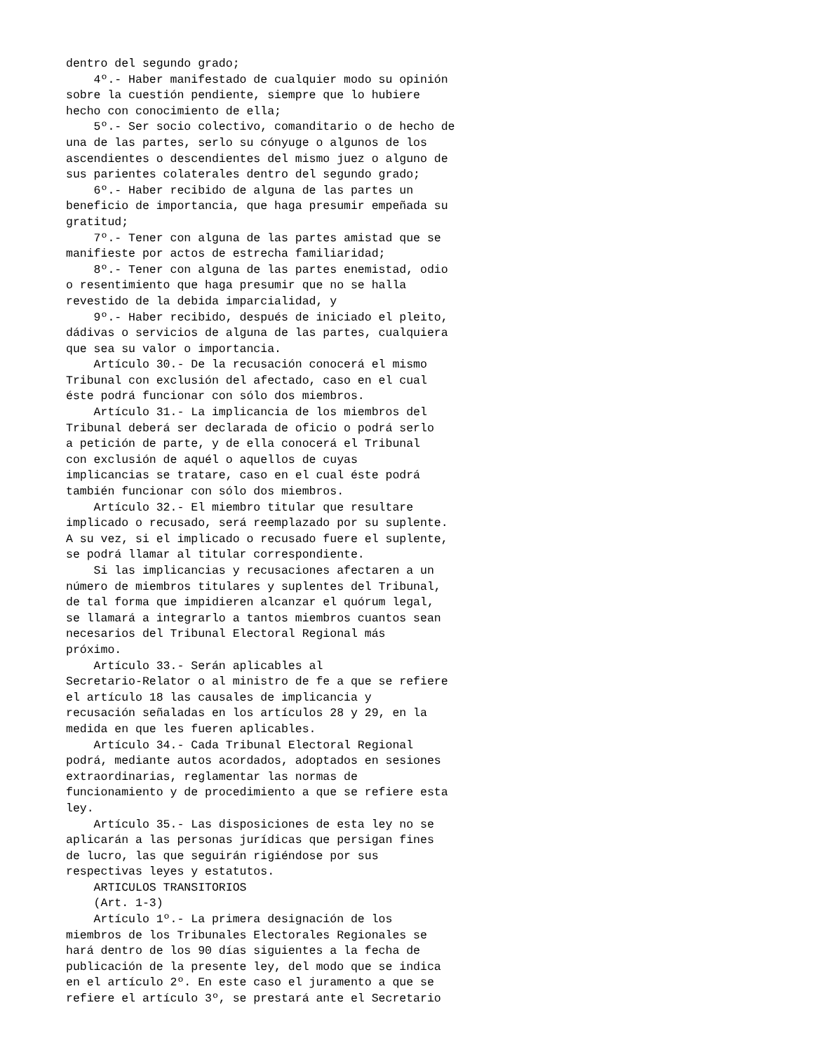dentro del segundo grado;
    4º.- Haber manifestado de cualquier modo su opinión
sobre la cuestión pendiente, siempre que lo hubiere
hecho con conocimiento de ella;
    5º.- Ser socio colectivo, comanditario o de hecho de
una de las partes, serlo su cónyuge o algunos de los
ascendientes o descendientes del mismo juez o alguno de
sus parientes colaterales dentro del segundo grado;
    6º.- Haber recibido de alguna de las partes un
beneficio de importancia, que haga presumir empeñada su
gratitud;
    7º.- Tener con alguna de las partes amistad que se
manifieste por actos de estrecha familiaridad;
    8º.- Tener con alguna de las partes enemistad, odio
o resentimiento que haga presumir que no se halla
revestido de la debida imparcialidad, y
    9º.- Haber recibido, después de iniciado el pleito,
dádivas o servicios de alguna de las partes, cualquiera
que sea su valor o importancia.
    Artículo 30.- De la recusación conocerá el mismo
Tribunal con exclusión del afectado, caso en el cual
éste podrá funcionar con sólo dos miembros.
    Artículo 31.- La implicancia de los miembros del
Tribunal deberá ser declarada de oficio o podrá serlo
a petición de parte, y de ella conocerá el Tribunal
con exclusión de aquél o aquellos de cuyas
implicancias se tratare, caso en el cual éste podrá
también funcionar con sólo dos miembros.
    Artículo 32.- El miembro titular que resultare
implicado o recusado, será reemplazado por su suplente.
A su vez, si el implicado o recusado fuere el suplente,
se podrá llamar al titular correspondiente.
    Si las implicancias y recusaciones afectaren a un
número de miembros titulares y suplentes del Tribunal,
de tal forma que impidieren alcanzar el quórum legal,
se llamará a integrarlo a tantos miembros cuantos sean
necesarios del Tribunal Electoral Regional más
próximo.
    Artículo 33.- Serán aplicables al
Secretario-Relator o al ministro de fe a que se refiere
el artículo 18 las causales de implicancia y
recusación señaladas en los artículos 28 y 29, en la
medida en que les fueren aplicables.
    Artículo 34.- Cada Tribunal Electoral Regional
podrá, mediante autos acordados, adoptados en sesiones
extraordinarias, reglamentar las normas de
funcionamiento y de procedimiento a que se refiere esta
ley.
    Artículo 35.- Las disposiciones de esta ley no se
aplicarán a las personas jurídicas que persigan fines
de lucro, las que seguirán rigiéndose por sus
respectivas leyes y estatutos.
    ARTICULOS TRANSITORIOS
    (Art. 1-3)
    Artículo 1º.- La primera designación de los
miembros de los Tribunales Electorales Regionales se
hará dentro de los 90 días siguientes a la fecha de
publicación de la presente ley, del modo que se indica
en el artículo 2º. En este caso el juramento a que se
refiere el artículo 3º, se prestará ante el Secretario